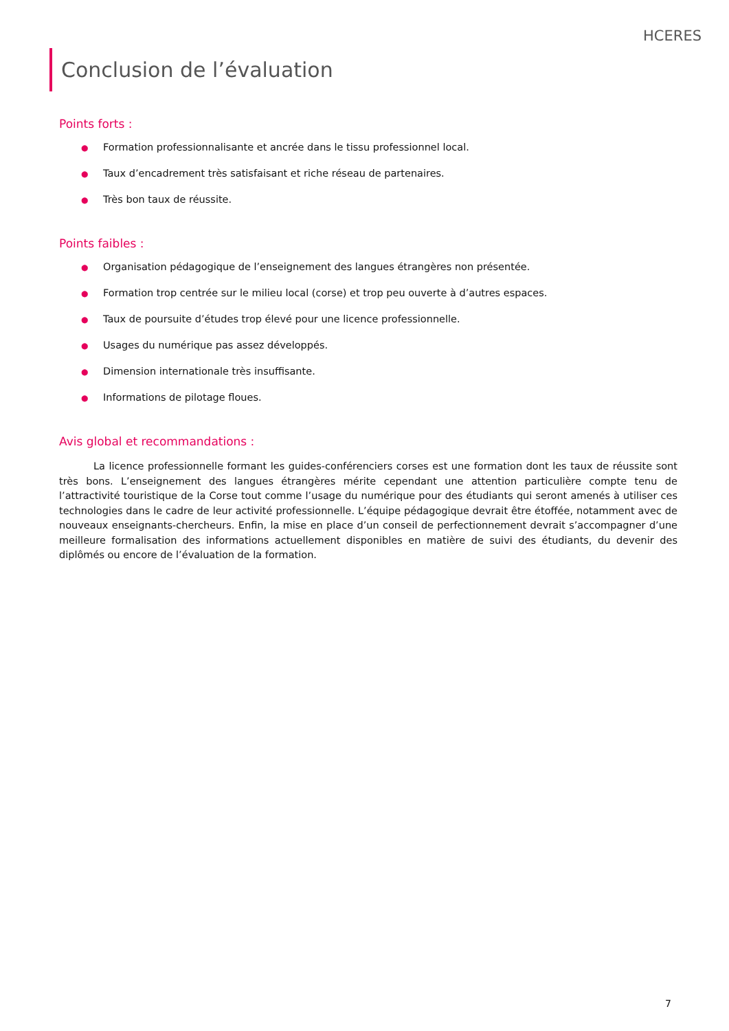HCERES
Conclusion de l’évaluation
Points forts :
● Formation professionnalisante et ancrée dans le tissu professionnel local.
● Taux d’encadrement très satisfaisant et riche réseau de partenaires.
● Très bon taux de réussite.
Points faibles :
● Organisation pédagogique de l’enseignement des langues étrangères non présentée.
● Formation trop centrée sur le milieu local (corse) et trop peu ouverte à d’autres espaces.
● Taux de poursuite d’études trop élevé pour une licence professionnelle.
● Usages du numérique pas assez développés.
● Dimension internationale très insuffisante.
● Informations de pilotage floues.
Avis global et recommandations :
La licence professionnelle formant les guides-conférenciers corses est une formation dont les taux de réussite sont très bons. L’enseignement des langues étrangères mérite cependant une attention particulière compte tenu de l’attractivité touristique de la Corse tout comme l’usage du numérique pour des étudiants qui seront amenés à utiliser ces technologies dans le cadre de leur activité professionnelle. L’équipe pédagogique devrait être étoffée, notamment avec de nouveaux enseignants-chercheurs. Enfin, la mise en place d’un conseil de perfectionnement devrait s’accompagner d’une meilleure formalisation des informations actuellement disponibles en matière de suivi des étudiants, du devenir des diplômés ou encore de l’évaluation de la formation.
7